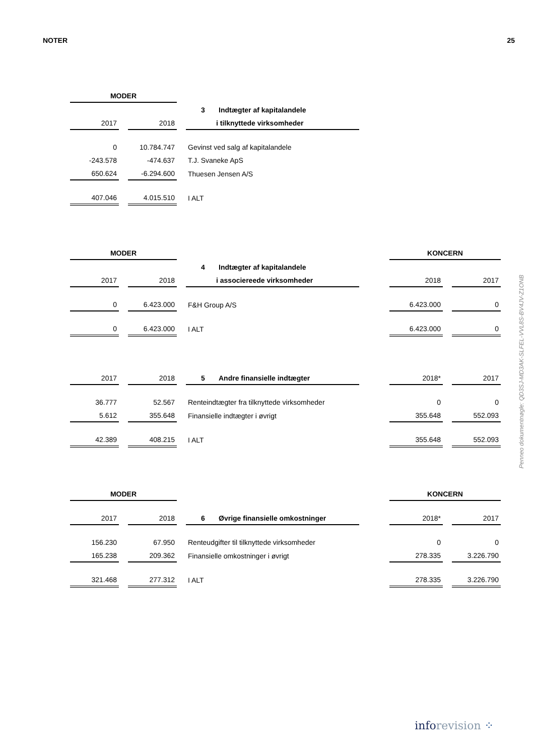NOTER 25
| MODER | | | | |
| | | | | 3 Indtægter af kapitalandele |
| 2017 | | 2018 | | i tilknyttede virksomheder |
| 0 | | 10.784.747 | | Gevinst ved salg af kapitalandele |
| -243.578 | | -474.637 | | T.J. Svaneke ApS |
| 650.624 | | -6.294.600 | | Thuesen Jensen A/S |
| 407.046 | | 4.015.510 | | I ALT |
| MODER | | | | | | KONCERN | | |
| | | | | 4 Indtægter af kapitalandele | | | | |
| 2017 | | 2018 | | i associereede virksomheder | | 2018 | | 2017 |
| 0 | | 6.423.000 | | F&H Group A/S | | 6.423.000 | | 0 |
| 0 | | 6.423.000 | | I ALT | | 6.423.000 | | 0 |
| 2017 | | 2018 | | 5 Andre finansielle indtægter | | 2018* | | 2017 |
| 36.777 | | 52.567 | | Renteindtægter fra tilknyttede virksomheder | | 0 | | 0 |
| 5.612 | | 355.648 | | Finansielle indtægter i øvrigt | | 355.648 | | 552.093 |
| 42.389 | | 408.215 | | I ALT | | 355.648 | | 552.093 |
| MODER | | | | | | KONCERN | | |
| 2017 | | 2018 | | 6 Øvrige finansielle omkostninger | | 2018* | | 2017 |
| 156.230 | | 67.950 | | Renteudgifter til tilknyttede virksomheder | | 0 | | 0 |
| 165.238 | | 209.362 | | Finansielle omkostninger i øvrigt | | 278.335 | | 3.226.790 |
| 321.468 | | 277.312 | | I ALT | | 278.335 | | 3.226.790 |
Penneo dokumentnøgle: QD3SJ-MD3AK-SLFEL-VVL8S-BV4JV-Z1ONB
inforevision ⁘